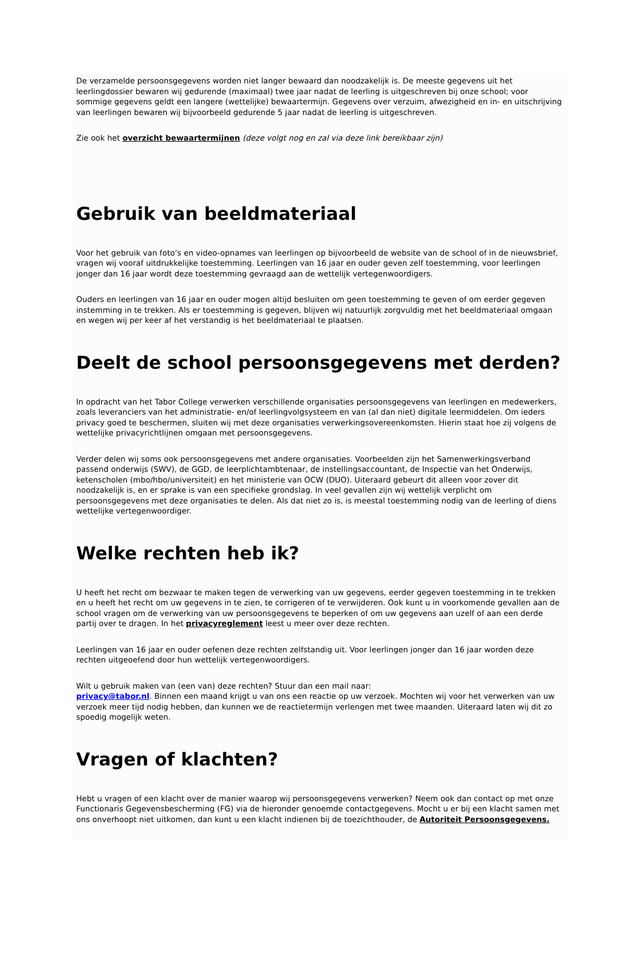De verzamelde persoonsgegevens worden niet langer bewaard dan noodzakelijk is. De meeste gegevens uit het leerlingdossier bewaren wij gedurende (maximaal) twee jaar nadat de leerling is uitgeschreven bij onze school; voor sommige gegevens geldt een langere (wettelijke) bewaartermijn. Gegevens over verzuim, afwezigheid en in- en uitschrijving van leerlingen bewaren wij bijvoorbeeld gedurende 5 jaar nadat de leerling is uitgeschreven.
Zie ook het overzicht bewaartermijnen (deze volgt nog en zal via deze link bereikbaar zijn)
Gebruik van beeldmateriaal
Voor het gebruik van foto’s en video-opnames van leerlingen op bijvoorbeeld de website van de school of in de nieuwsbrief, vragen wij vooraf uitdrukkelijke toestemming. Leerlingen van 16 jaar en ouder geven zelf toestemming, voor leerlingen jonger dan 16 jaar wordt deze toestemming gevraagd aan de wettelijk vertegenwoordigers.
Ouders en leerlingen van 16 jaar en ouder mogen altijd besluiten om geen toestemming te geven of om eerder gegeven instemming in te trekken. Als er toestemming is gegeven, blijven wij natuurlijk zorgvuldig met het beeldmateriaal omgaan en wegen wij per keer af het verstandig is het beeldmateriaal te plaatsen.
Deelt de school persoonsgegevens met derden?
In opdracht van het Tabor College verwerken verschillende organisaties persoonsgegevens van leerlingen en medewerkers, zoals leveranciers van het administratie- en/of leerlingvolgsysteem en van (al dan niet) digitale leermiddelen. Om ieders privacy goed te beschermen, sluiten wij met deze organisaties verwerkingsovereenkomsten. Hierin staat hoe zij volgens de wettelijke privacyrichtlijnen omgaan met persoonsgegevens.
Verder delen wij soms ook persoonsgegevens met andere organisaties. Voorbeelden zijn het Samenwerkingsverband passend onderwijs (SWV), de GGD, de leerplichtambtenaar, de instellingsaccountant, de Inspectie van het Onderwijs, ketenscholen (mbo/hbo/universiteit) en het ministerie van OCW (DUO). Uiteraard gebeurt dit alleen voor zover dit noodzakelijk is, en er sprake is van een specifieke grondslag. In veel gevallen zijn wij wettelijk verplicht om persoonsgegevens met deze organisaties te delen. Als dat niet zo is, is meestal toestemming nodig van de leerling of diens wettelijke vertegenwoordiger.
Welke rechten heb ik?
U heeft het recht om bezwaar te maken tegen de verwerking van uw gegevens, eerder gegeven toestemming in te trekken en u heeft het recht om uw gegevens in te zien, te corrigeren of te verwijderen. Ook kunt u in voorkomende gevallen aan de school vragen om de verwerking van uw persoonsgegevens te beperken of om uw gegevens aan uzelf of aan een derde partij over te dragen. In het privacyreglement leest u meer over deze rechten.
Leerlingen van 16 jaar en ouder oefenen deze rechten zelfstandig uit. Voor leerlingen jonger dan 16 jaar worden deze rechten uitgeoefend door hun wettelijk vertegenwoordigers.
Wilt u gebruik maken van (een van) deze rechten? Stuur dan een mail naar:
privacy@tabor.nl. Binnen een maand krijgt u van ons een reactie op uw verzoek. Mochten wij voor het verwerken van uw verzoek meer tijd nodig hebben, dan kunnen we de reactietermijn verlengen met twee maanden. Uiteraard laten wij dit zo spoedig mogelijk weten.
Vragen of klachten?
Hebt u vragen of een klacht over de manier waarop wij persoonsgegevens verwerken? Neem ook dan contact op met onze Functionaris Gegevensbescherming (FG) via de hieronder genoemde contactgegevens. Mocht u er bij een klacht samen met ons onverhoopt niet uitkomen, dan kunt u een klacht indienen bij de toezichthouder, de Autoriteit Persoonsgegevens.